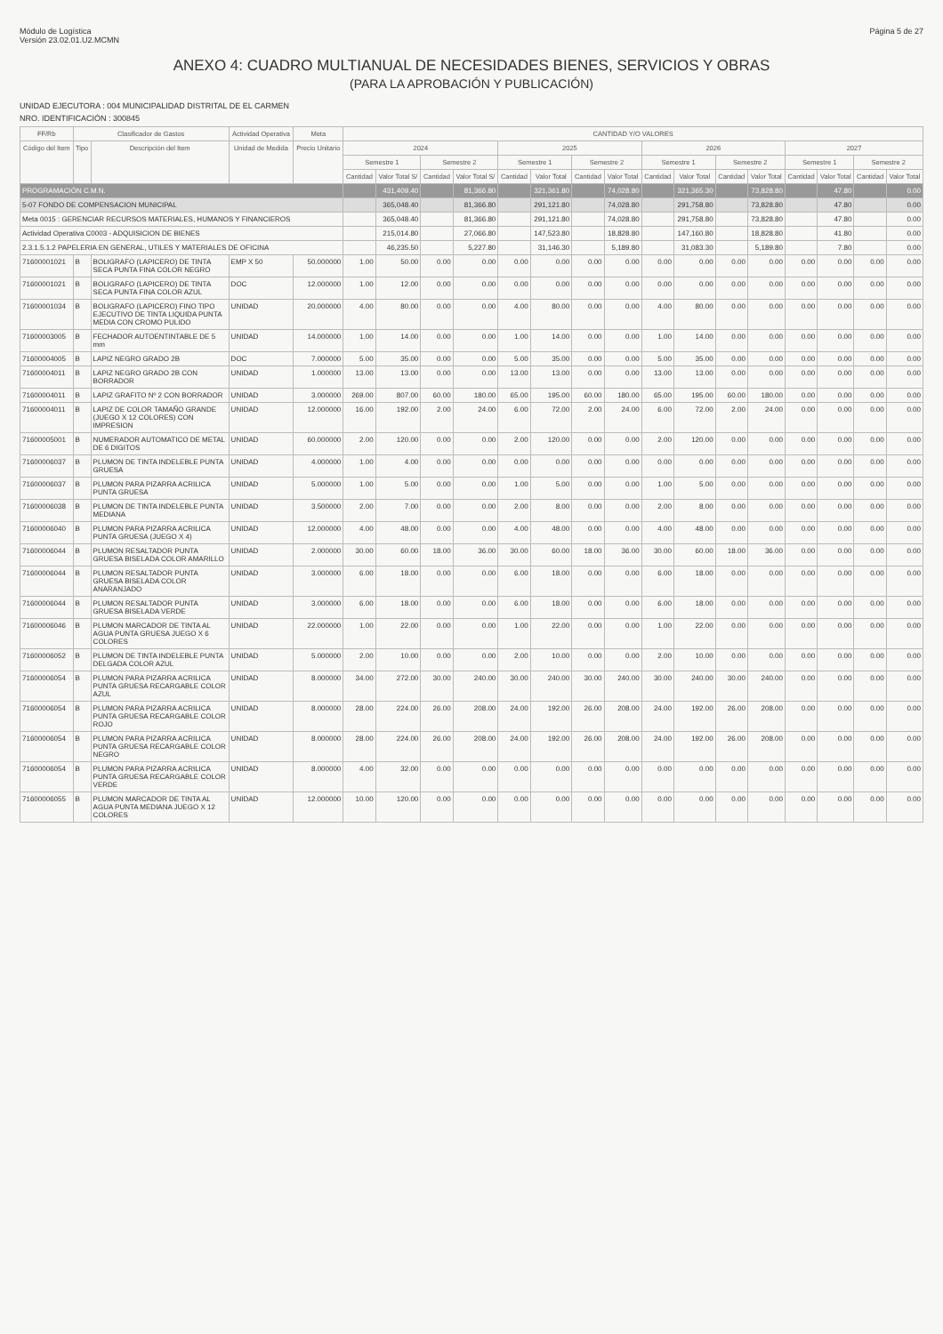Módulo de Logística
Versión 23.02.01.U2.MCMN
Página 5 de 27
ANEXO 4: CUADRO MULTIANUAL DE NECESIDADES BIENES, SERVICIOS Y OBRAS
(PARA LA APROBACIÓN Y PUBLICACIÓN)
UNIDAD EJECUTORA : 004 MUNICIPALIDAD DISTRITAL DE EL CARMEN
NRO. IDENTIFICACIÓN : 300845
| FF/Rb | Clasificador de Gastos | | Actividad Operativa | | Meta | CANTIDAD Y/O VALORES | | | | | | | | | | | | | | | |
| --- | --- | --- | --- | --- | --- | --- | --- | --- | --- | --- | --- | --- | --- | --- | --- | --- | --- | --- | --- | --- | --- |
| Código del Item | Tipo | Descripción del Item | Unidad de Medida | Precio Unitario | | 2024 | | | | 2025 | | | | 2026 | | | | 2027 | | | |
| | | | | | | Semestre 1 | | Semestre 2 | | Semestre 1 | | Semestre 2 | | Semestre 1 | | Semestre 2 | | Semestre 1 | | Semestre 2 | |
| | | | | | | Cantidad | Valor Total S/ | Cantidad | Valor Total S/ | Cantidad | Valor Total | Cantidad | Valor Total | Cantidad | Valor Total | Cantidad | Valor Total | Cantidad | Valor Total | Cantidad | Valor Total |
| PROGRAMACIÓN C.M.N. | | | | | | | 431,409.40 | | 81,366.80 | | 321,361.80 | | 74,028.80 | | 321,365.30 | | 73,828.80 | | 47.80 | | 0.00 |
| 5-07 FONDO DE COMPENSACION MUNICIPAL | | | | | | | 365,048.40 | | 81,366.80 | | 291,121.80 | | 74,028.80 | | 291,758.80 | | 73,828.80 | | 47.80 | | 0.00 |
| Meta 0015 : GERENCIAR RECURSOS MATERIALES, HUMANOS Y FINANCIEROS | | | | | | | 365,048.40 | | 81,366.80 | | 291,121.80 | | 74,028.80 | | 291,758.80 | | 73,828.80 | | 47.80 | | 0.00 |
| Actividad Operativa C0003 - ADQUISICION DE BIENES | | | | | | | 215,014.80 | | 27,066.80 | | 147,523.80 | | 18,828.80 | | 147,160.80 | | 18,828.80 | | 41.80 | | 0.00 |
| 2.3.1.5.1.2 PAPELERIA EN GENERAL, UTILES Y MATERIALES DE OFICINA | | | | | | | 46,235.50 | | 5,227.80 | | 31,146.30 | | 5,189.80 | | 31,083.30 | | 5,189.80 | | 7.80 | | 0.00 |
| 71600001021 | B | BOLIGRAFO (LAPICERO) DE TINTA SECA PUNTA FINA COLOR NEGRO | EMP X 50 | 50.000000 | | 1.00 | 50.00 | 0.00 | 0.00 | 0.00 | 0.00 | 0.00 | 0.00 | 0.00 | 0.00 | 0.00 | 0.00 | 0.00 | 0.00 | 0.00 | 0.00 |
| 71600001021 | B | BOLIGRAFO (LAPICERO) DE TINTA SECA PUNTA FINA COLOR AZUL | DOC | 12.000000 | | 1.00 | 12.00 | 0.00 | 0.00 | 0.00 | 0.00 | 0.00 | 0.00 | 0.00 | 0.00 | 0.00 | 0.00 | 0.00 | 0.00 | 0.00 | 0.00 |
| 71600001034 | B | BOLIGRAFO (LAPICERO) FINO TIPO EJECUTIVO DE TINTA LIQUIDA PUNTA MEDIA CON CROMO PULIDO | UNIDAD | 20.000000 | | 4.00 | 80.00 | 0.00 | 0.00 | 4.00 | 80.00 | 0.00 | 0.00 | 4.00 | 80.00 | 0.00 | 0.00 | 0.00 | 0.00 | 0.00 | 0.00 |
| 71600003005 | B | FECHADOR AUTOENTINTABLE DE 5 mm | UNIDAD | 14.000000 | | 1.00 | 14.00 | 0.00 | 0.00 | 1.00 | 14.00 | 0.00 | 0.00 | 1.00 | 14.00 | 0.00 | 0.00 | 0.00 | 0.00 | 0.00 | 0.00 |
| 71600004005 | B | LAPIZ NEGRO GRADO 2B | DOC | 7.000000 | | 5.00 | 35.00 | 0.00 | 0.00 | 5.00 | 35.00 | 0.00 | 0.00 | 5.00 | 35.00 | 0.00 | 0.00 | 0.00 | 0.00 | 0.00 | 0.00 |
| 71600004011 | B | LAPIZ NEGRO GRADO 2B CON BORRADOR | UNIDAD | 1.000000 | | 13.00 | 13.00 | 0.00 | 0.00 | 13.00 | 13.00 | 0.00 | 0.00 | 13.00 | 13.00 | 0.00 | 0.00 | 0.00 | 0.00 | 0.00 | 0.00 |
| 71600004011 | B | LAPIZ GRAFITO Nº 2 CON BORRADOR | UNIDAD | 3.000000 | | 269.00 | 807.00 | 60.00 | 180.00 | 65.00 | 195.00 | 60.00 | 180.00 | 65.00 | 195.00 | 60.00 | 180.00 | 0.00 | 0.00 | 0.00 | 0.00 |
| 71600004011 | B | LAPIZ DE COLOR TAMAÑO GRANDE (JUEGO X 12 COLORES) CON IMPRESION | UNIDAD | 12.000000 | | 16.00 | 192.00 | 2.00 | 24.00 | 6.00 | 72.00 | 2.00 | 24.00 | 6.00 | 72.00 | 2.00 | 24.00 | 0.00 | 0.00 | 0.00 | 0.00 |
| 71600005001 | B | NUMERADOR AUTOMATICO DE METAL DE 6 DIGITOS | UNIDAD | 60.000000 | | 2.00 | 120.00 | 0.00 | 0.00 | 2.00 | 120.00 | 0.00 | 0.00 | 2.00 | 120.00 | 0.00 | 0.00 | 0.00 | 0.00 | 0.00 | 0.00 |
| 71600006037 | B | PLUMON DE TINTA INDELEBLE PUNTA GRUESA | UNIDAD | 4.000000 | | 1.00 | 4.00 | 0.00 | 0.00 | 0.00 | 0.00 | 0.00 | 0.00 | 0.00 | 0.00 | 0.00 | 0.00 | 0.00 | 0.00 | 0.00 | 0.00 |
| 71600006037 | B | PLUMON PARA PIZARRA ACRILICA PUNTA GRUESA | UNIDAD | 5.000000 | | 1.00 | 5.00 | 0.00 | 0.00 | 1.00 | 5.00 | 0.00 | 0.00 | 1.00 | 5.00 | 0.00 | 0.00 | 0.00 | 0.00 | 0.00 | 0.00 |
| 71600006038 | B | PLUMON DE TINTA INDELEBLE PUNTA MEDIANA | UNIDAD | 3.500000 | | 2.00 | 7.00 | 0.00 | 0.00 | 2.00 | 8.00 | 0.00 | 0.00 | 2.00 | 8.00 | 0.00 | 0.00 | 0.00 | 0.00 | 0.00 | 0.00 |
| 71600006040 | B | PLUMON PARA PIZARRA ACRILICA PUNTA GRUESA (JUEGO X 4) | UNIDAD | 12.000000 | | 4.00 | 48.00 | 0.00 | 0.00 | 4.00 | 48.00 | 0.00 | 0.00 | 4.00 | 48.00 | 0.00 | 0.00 | 0.00 | 0.00 | 0.00 | 0.00 |
| 71600006044 | B | PLUMON RESALTADOR PUNTA GRUESA BISELADA COLOR AMARILLO | UNIDAD | 2.000000 | | 30.00 | 60.00 | 18.00 | 36.00 | 30.00 | 60.00 | 18.00 | 36.00 | 30.00 | 60.00 | 18.00 | 36.00 | 0.00 | 0.00 | 0.00 | 0.00 |
| 71600006044 | B | PLUMON RESALTADOR PUNTA GRUESA BISELADA COLOR ANARANJADO | UNIDAD | 3.000000 | | 6.00 | 18.00 | 0.00 | 0.00 | 6.00 | 18.00 | 0.00 | 0.00 | 6.00 | 18.00 | 0.00 | 0.00 | 0.00 | 0.00 | 0.00 | 0.00 |
| 71600006044 | B | PLUMON RESALTADOR PUNTA GRUESA BISELADA VERDE | UNIDAD | 3.000000 | | 6.00 | 18.00 | 0.00 | 0.00 | 6.00 | 18.00 | 0.00 | 0.00 | 6.00 | 18.00 | 0.00 | 0.00 | 0.00 | 0.00 | 0.00 | 0.00 |
| 71600006046 | B | PLUMON MARCADOR DE TINTA AL AGUA PUNTA GRUESA JUEGO X 6 COLORES | UNIDAD | 22.000000 | | 1.00 | 22.00 | 0.00 | 0.00 | 1.00 | 22.00 | 0.00 | 0.00 | 1.00 | 22.00 | 0.00 | 0.00 | 0.00 | 0.00 | 0.00 | 0.00 |
| 71600006052 | B | PLUMON DE TINTA INDELEBLE PUNTA DELGADA COLOR AZUL | UNIDAD | 5.000000 | | 2.00 | 10.00 | 0.00 | 0.00 | 2.00 | 10.00 | 0.00 | 0.00 | 2.00 | 10.00 | 0.00 | 0.00 | 0.00 | 0.00 | 0.00 | 0.00 |
| 71600006054 | B | PLUMON PARA PIZARRA ACRILICA PUNTA GRUESA RECARGABLE COLOR AZUL | UNIDAD | 8.000000 | | 34.00 | 272.00 | 30.00 | 240.00 | 30.00 | 240.00 | 30.00 | 240.00 | 30.00 | 240.00 | 30.00 | 240.00 | 0.00 | 0.00 | 0.00 | 0.00 |
| 71600006054 | B | PLUMON PARA PIZARRA ACRILICA PUNTA GRUESA RECARGABLE COLOR ROJO | UNIDAD | 8.000000 | | 28.00 | 224.00 | 26.00 | 208.00 | 24.00 | 192.00 | 26.00 | 208.00 | 24.00 | 192.00 | 26.00 | 208.00 | 0.00 | 0.00 | 0.00 | 0.00 |
| 71600006054 | B | PLUMON PARA PIZARRA ACRILICA PUNTA GRUESA RECARGABLE COLOR NEGRO | UNIDAD | 8.000000 | | 28.00 | 224.00 | 26.00 | 208.00 | 24.00 | 192.00 | 26.00 | 208.00 | 24.00 | 192.00 | 26.00 | 208.00 | 0.00 | 0.00 | 0.00 | 0.00 |
| 71600006054 | B | PLUMON PARA PIZARRA ACRILICA PUNTA GRUESA RECARGABLE COLOR VERDE | UNIDAD | 8.000000 | | 4.00 | 32.00 | 0.00 | 0.00 | 0.00 | 0.00 | 0.00 | 0.00 | 0.00 | 0.00 | 0.00 | 0.00 | 0.00 | 0.00 | 0.00 | 0.00 |
| 71600006055 | B | PLUMON MARCADOR DE TINTA AL AGUA PUNTA MEDIANA JUEGO X 12 COLORES | UNIDAD | 12.000000 | | 10.00 | 120.00 | 0.00 | 0.00 | 0.00 | 0.00 | 0.00 | 0.00 | 0.00 | 0.00 | 0.00 | 0.00 | 0.00 | 0.00 | 0.00 | 0.00 |